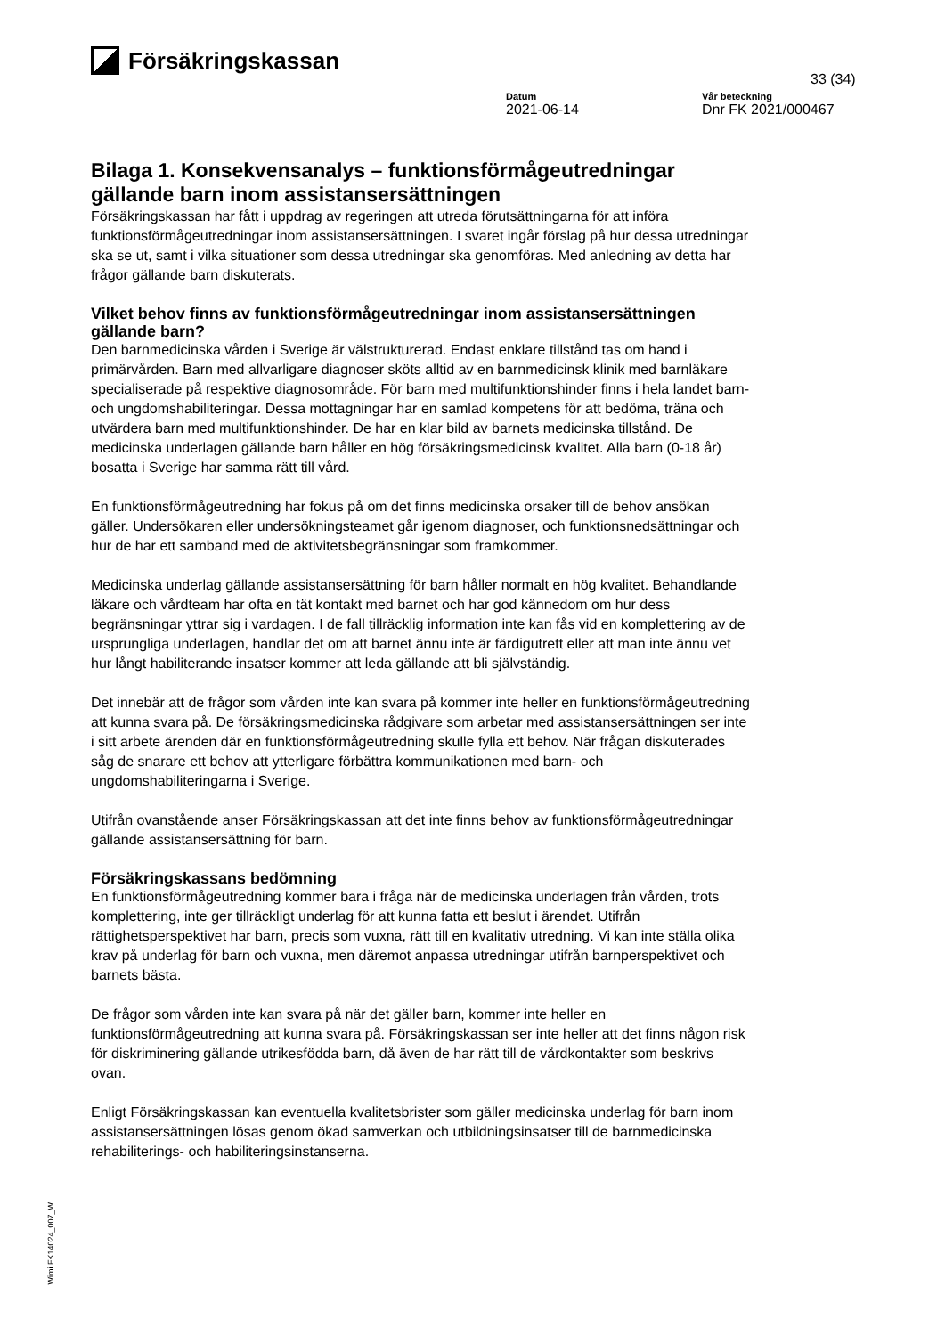Försäkringskassan
33 (34)
Datum
2021-06-14
Vår beteckning
Dnr FK 2021/000467
Bilaga 1. Konsekvensanalys – funktionsförmågeutredningar gällande barn inom assistansersättningen
Försäkringskassan har fått i uppdrag av regeringen att utreda förutsättningarna för att införa funktionsförmågeutredningar inom assistansersättningen. I svaret ingår förslag på hur dessa utredningar ska se ut, samt i vilka situationer som dessa utredningar ska genomföras. Med anledning av detta har frågor gällande barn diskuterats.
Vilket behov finns av funktionsförmågeutredningar inom assistansersättningen gällande barn?
Den barnmedicinska vården i Sverige är välstrukturerad. Endast enklare tillstånd tas om hand i primärvården. Barn med allvarligare diagnoser sköts alltid av en barnmedicinsk klinik med barnläkare specialiserade på respektive diagnosområde. För barn med multifunktionshinder finns i hela landet barn- och ungdomshabiliteringar. Dessa mottagningar har en samlad kompetens för att bedöma, träna och utvärdera barn med multifunktionshinder. De har en klar bild av barnets medicinska tillstånd. De medicinska underlagen gällande barn håller en hög försäkringsmedicinsk kvalitet. Alla barn (0-18 år) bosatta i Sverige har samma rätt till vård.
En funktionsförmågeutredning har fokus på om det finns medicinska orsaker till de behov ansökan gäller. Undersökaren eller undersökningsteamet går igenom diagnoser, och funktionsnedsättningar och hur de har ett samband med de aktivitetsbegränsningar som framkommer.
Medicinska underlag gällande assistansersättning för barn håller normalt en hög kvalitet. Behandlande läkare och vårdteam har ofta en tät kontakt med barnet och har god kännedom om hur dess begränsningar yttrar sig i vardagen. I de fall tillräcklig information inte kan fås vid en komplettering av de ursprungliga underlagen, handlar det om att barnet ännu inte är färdigutrett eller att man inte ännu vet hur långt habiliterande insatser kommer att leda gällande att bli självständig.
Det innebär att de frågor som vården inte kan svara på kommer inte heller en funktionsförmågeutredning att kunna svara på. De försäkringsmedicinska rådgivare som arbetar med assistansersättningen ser inte i sitt arbete ärenden där en funktionsförmågeutredning skulle fylla ett behov. När frågan diskuterades såg de snarare ett behov att ytterligare förbättra kommunikationen med barn- och ungdomshabiliteringarna i Sverige.
Utifrån ovanstående anser Försäkringskassan att det inte finns behov av funktionsförmågeutredningar gällande assistansersättning för barn.
Försäkringskassans bedömning
En funktionsförmågeutredning kommer bara i fråga när de medicinska underlagen från vården, trots komplettering, inte ger tillräckligt underlag för att kunna fatta ett beslut i ärendet. Utifrån rättighetsperspektivet har barn, precis som vuxna, rätt till en kvalitativ utredning. Vi kan inte ställa olika krav på underlag för barn och vuxna, men däremot anpassa utredningar utifrån barnperspektivet och barnets bästa.
De frågor som vården inte kan svara på när det gäller barn, kommer inte heller en funktionsförmågeutredning att kunna svara på. Försäkringskassan ser inte heller att det finns någon risk för diskriminering gällande utrikesfödda barn, då även de har rätt till de vårdkontakter som beskrivs ovan.
Enligt Försäkringskassan kan eventuella kvalitetsbrister som gäller medicinska underlag för barn inom assistansersättningen lösas genom ökad samverkan och utbildningsinsatser till de barnmedicinska rehabiliterings- och habiliteringsinstanserna.
Wimi FK14024_007_W